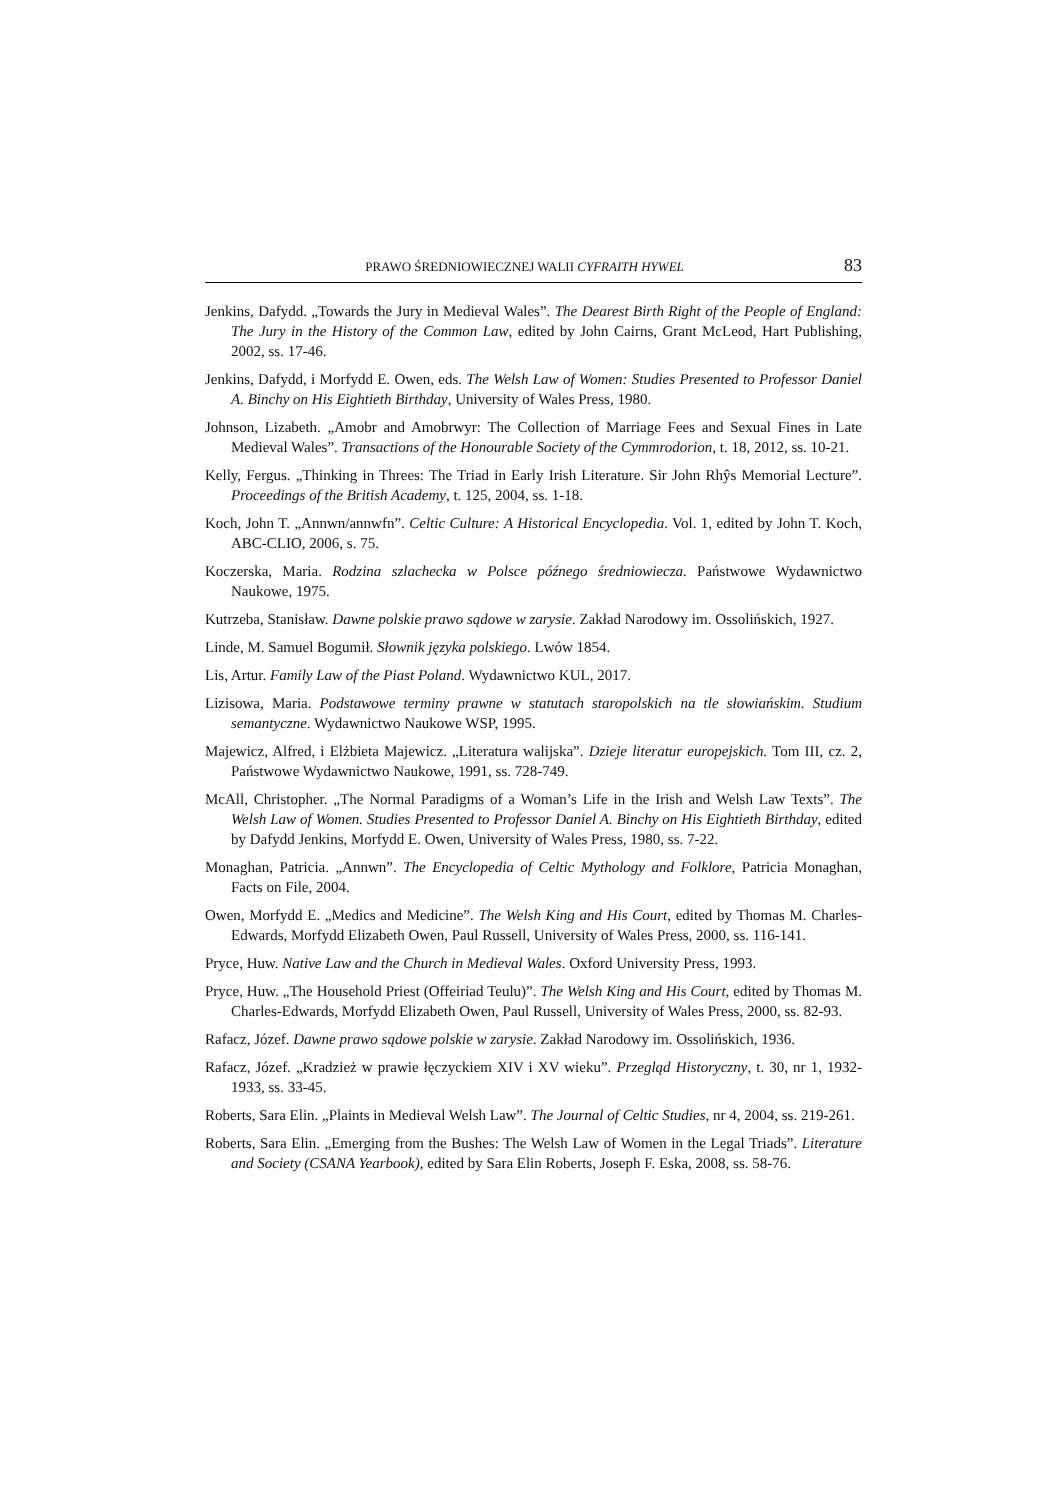PRAWO ŚREDNIOWIECZNEJ WALII CYFRAITH HYWEL 83
Jenkins, Dafydd. „Towards the Jury in Medieval Wales”. The Dearest Birth Right of the People of England: The Jury in the History of the Common Law, edited by John Cairns, Grant McLeod, Hart Publishing, 2002, ss. 17-46.
Jenkins, Dafydd, i Morfydd E. Owen, eds. The Welsh Law of Women: Studies Presented to Professor Daniel A. Binchy on His Eightieth Birthday, University of Wales Press, 1980.
Johnson, Lizabeth. „Amobr and Amobrwyr: The Collection of Marriage Fees and Sexual Fines in Late Medieval Wales”. Transactions of the Honourable Society of the Cymmrodorion, t. 18, 2012, ss. 10-21.
Kelly, Fergus. „Thinking in Threes: The Triad in Early Irish Literature. Sir John Rhŷs Memorial Lecture”. Proceedings of the British Academy, t. 125, 2004, ss. 1-18.
Koch, John T. „Annwn/annwfn”. Celtic Culture: A Historical Encyclopedia. Vol. 1, edited by John T. Koch, ABC-CLIO, 2006, s. 75.
Koczerska, Maria. Rodzina szlachecka w Polsce późnego średniowiecza. Państwowe Wydawnictwo Naukowe, 1975.
Kutrzeba, Stanisław. Dawne polskie prawo sądowe w zarysie. Zakład Narodowy im. Ossolińskich, 1927.
Linde, M. Samuel Bogumił. Słownik języka polskiego. Lwów 1854.
Lis, Artur. Family Law of the Piast Poland. Wydawnictwo KUL, 2017.
Lizisowa, Maria. Podstawowe terminy prawne w statutach staropolskich na tle słowiańskim. Studium semantyczne. Wydawnictwo Naukowe WSP, 1995.
Majewicz, Alfred, i Elżbieta Majewicz. „Literatura walijska”. Dzieje literatur europejskich. Tom III, cz. 2, Państwowe Wydawnictwo Naukowe, 1991, ss. 728-749.
McAll, Christopher. „The Normal Paradigms of a Woman’s Life in the Irish and Welsh Law Texts”. The Welsh Law of Women. Studies Presented to Professor Daniel A. Binchy on His Eightieth Birthday, edited by Dafydd Jenkins, Morfydd E. Owen, University of Wales Press, 1980, ss. 7-22.
Monaghan, Patricia. „Annwn”. The Encyclopedia of Celtic Mythology and Folklore, Patricia Monaghan, Facts on File, 2004.
Owen, Morfydd E. „Medics and Medicine”. The Welsh King and His Court, edited by Thomas M. Charles-Edwards, Morfydd Elizabeth Owen, Paul Russell, University of Wales Press, 2000, ss. 116-141.
Pryce, Huw. Native Law and the Church in Medieval Wales. Oxford University Press, 1993.
Pryce, Huw. „The Household Priest (Offeiriad Teulu)”. The Welsh King and His Court, edited by Thomas M. Charles-Edwards, Morfydd Elizabeth Owen, Paul Russell, University of Wales Press, 2000, ss. 82-93.
Rafacz, Józef. Dawne prawo sądowe polskie w zarysie. Zakład Narodowy im. Ossolińskich, 1936.
Rafacz, Józef. „Kradzież w prawie łęczyckiem XIV i XV wieku”. Przegląd Historyczny, t. 30, nr 1, 1932-1933, ss. 33-45.
Roberts, Sara Elin. „Plaints in Medieval Welsh Law”. The Journal of Celtic Studies, nr 4, 2004, ss. 219-261.
Roberts, Sara Elin. „Emerging from the Bushes: The Welsh Law of Women in the Legal Triads”. Literature and Society (CSANA Yearbook), edited by Sara Elin Roberts, Joseph F. Eska, 2008, ss. 58-76.